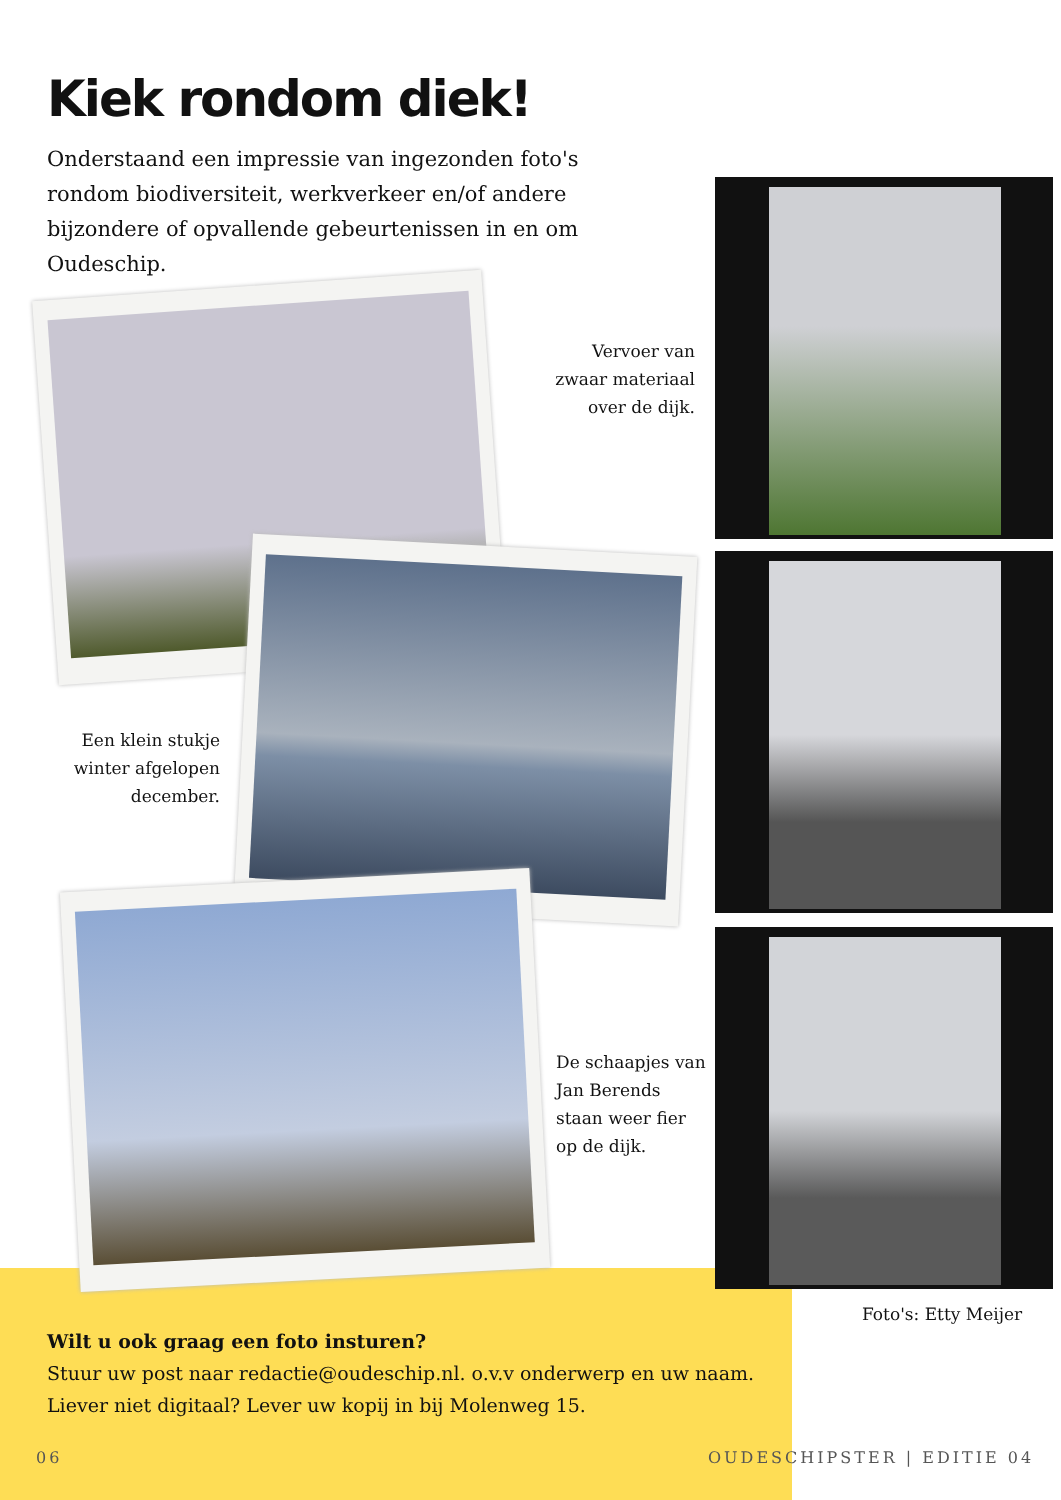Kiek rondom diek!
Onderstaand een impressie van ingezonden foto's rondom biodiversiteit, werkverkeer en/of andere bijzondere of opvallende gebeurtenissen in en om Oudeschip.
Vervoer van
zwaar materiaal
over de dijk.
Een klein stukje
winter afgelopen
december.
De schaapjes van
Jan Berends
staan weer fier
op de dijk.
Foto's: Etty Meijer
Wilt u ook graag een foto insturen?
Stuur uw post naar redactie@oudeschip.nl. o.v.v onderwerp en uw naam.
Liever niet digitaal? Lever uw kopij in bij Molenweg 15.
06 OUDESCHIPSTER | EDITIE 04